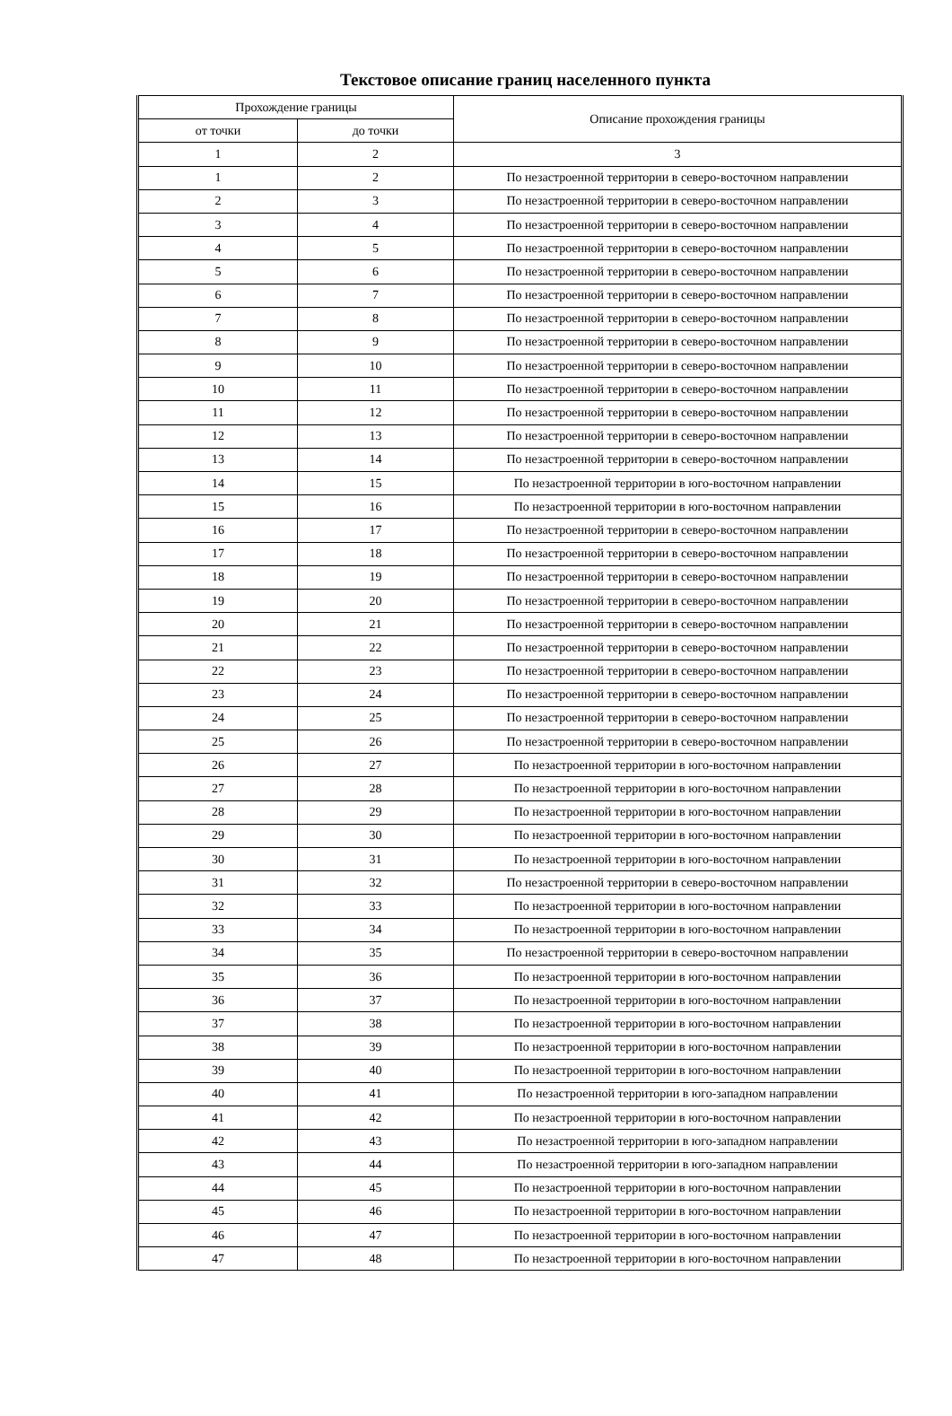Текстовое описание границ населенного пункта
| Прохождение границы | | Описание прохождения границы |
| --- | --- | --- |
| от точки | до точки | |
| 1 | 2 | 3 |
| 1 | 2 | По незастроенной территории в северо-восточном направлении |
| 2 | 3 | По незастроенной территории в северо-восточном направлении |
| 3 | 4 | По незастроенной территории в северо-восточном направлении |
| 4 | 5 | По незастроенной территории в северо-восточном направлении |
| 5 | 6 | По незастроенной территории в северо-восточном направлении |
| 6 | 7 | По незастроенной территории в северо-восточном направлении |
| 7 | 8 | По незастроенной территории в северо-восточном направлении |
| 8 | 9 | По незастроенной территории в северо-восточном направлении |
| 9 | 10 | По незастроенной территории в северо-восточном направлении |
| 10 | 11 | По незастроенной территории в северо-восточном направлении |
| 11 | 12 | По незастроенной территории в северо-восточном направлении |
| 12 | 13 | По незастроенной территории в северо-восточном направлении |
| 13 | 14 | По незастроенной территории в северо-восточном направлении |
| 14 | 15 | По незастроенной территории в юго-восточном направлении |
| 15 | 16 | По незастроенной территории в юго-восточном направлении |
| 16 | 17 | По незастроенной территории в северо-восточном направлении |
| 17 | 18 | По незастроенной территории в северо-восточном направлении |
| 18 | 19 | По незастроенной территории в северо-восточном направлении |
| 19 | 20 | По незастроенной территории в северо-восточном направлении |
| 20 | 21 | По незастроенной территории в северо-восточном направлении |
| 21 | 22 | По незастроенной территории в северо-восточном направлении |
| 22 | 23 | По незастроенной территории в северо-восточном направлении |
| 23 | 24 | По незастроенной территории в северо-восточном направлении |
| 24 | 25 | По незастроенной территории в северо-восточном направлении |
| 25 | 26 | По незастроенной территории в северо-восточном направлении |
| 26 | 27 | По незастроенной территории в юго-восточном направлении |
| 27 | 28 | По незастроенной территории в юго-восточном направлении |
| 28 | 29 | По незастроенной территории в юго-восточном направлении |
| 29 | 30 | По незастроенной территории в юго-восточном направлении |
| 30 | 31 | По незастроенной территории в юго-восточном направлении |
| 31 | 32 | По незастроенной территории в северо-восточном направлении |
| 32 | 33 | По незастроенной территории в юго-восточном направлении |
| 33 | 34 | По незастроенной территории в юго-восточном направлении |
| 34 | 35 | По незастроенной территории в северо-восточном направлении |
| 35 | 36 | По незастроенной территории в юго-восточном направлении |
| 36 | 37 | По незастроенной территории в юго-восточном направлении |
| 37 | 38 | По незастроенной территории в юго-восточном направлении |
| 38 | 39 | По незастроенной территории в юго-восточном направлении |
| 39 | 40 | По незастроенной территории в юго-восточном направлении |
| 40 | 41 | По незастроенной территории в юго-западном направлении |
| 41 | 42 | По незастроенной территории в юго-восточном направлении |
| 42 | 43 | По незастроенной территории в юго-западном направлении |
| 43 | 44 | По незастроенной территории в юго-западном направлении |
| 44 | 45 | По незастроенной территории в юго-восточном направлении |
| 45 | 46 | По незастроенной территории в юго-восточном направлении |
| 46 | 47 | По незастроенной территории в юго-восточном направлении |
| 47 | 48 | По незастроенной территории в юго-восточном направлении |